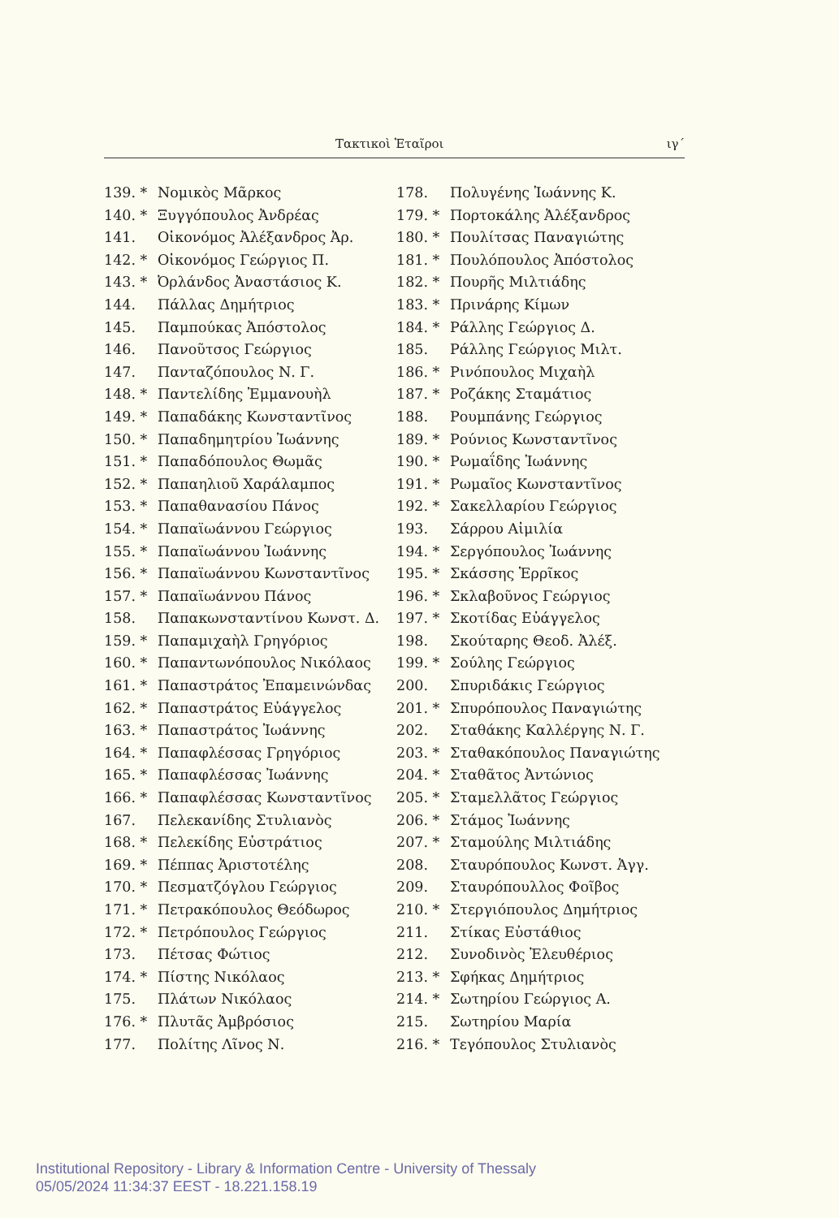Τακτικοὶ Ἑταῖροι ιγ΄
139. * Νομικὸς Μᾶρκος
140. * Ξυγγόπουλος Ἀνδρέας
141. Οἰκονόμος Ἀλέξανδρος Ἀρ.
142. * Οἰκονόμος Γεώργιος Π.
143. * Ὀρλάνδος Ἀναστάσιος Κ.
144. Πάλλας Δημήτριος
145. Παμπούκας Ἀπόστολος
146. Πανοῦτσος Γεώργιος
147. Πανταζόπουλος Ν. Γ.
148. * Παντελίδης Ἐμμανουὴλ
149. * Παπαδάκης Κωνσταντῖνος
150. * Παπαδημητρίου Ἰωάννης
151. * Παπαδόπουλος Θωμᾶς
152. * Παπαηλιοῦ Χαράλαμπος
153. * Παπαθανασίου Πάνος
154. * Παπαϊωάννου Γεώργιος
155. * Παπαϊωάννου Ἰωάννης
156. * Παπαϊωάννου Κωνσταντῖνος
157. * Παπαϊωάννου Πάνος
158. Παπακωνσταντίνου Κωνστ. Δ.
159. * Παπαμιχαὴλ Γρηγόριος
160. * Παπαντωνόπουλος Νικόλαος
161. * Παπαστράτος Ἐπαμεινώνδας
162. * Παπαστράτος Εὐάγγελος
163. * Παπαστράτος Ἰωάννης
164. * Παπαφλέσσας Γρηγόριος
165. * Παπαφλέσσας Ἰωάννης
166. * Παπαφλέσσας Κωνσταντῖνος
167. Πελεκανίδης Στυλιανὸς
168. * Πελεκίδης Εὐστράτιος
169. * Πέππας Ἀριστοτέλης
170. * Πεσματζόγλου Γεώργιος
171. * Πετρακόπουλος Θεόδωρος
172. * Πετρόπουλος Γεώργιος
173. Πέτσας Φώτιος
174. * Πίστης Νικόλαος
175. Πλάτων Νικόλαος
176. * Πλυτᾶς Ἀμβρόσιος
177. Πολίτης Λῖνος Ν.
178. Πολυγένης Ἰωάννης Κ.
179. * Πορτοκάλης Ἀλέξανδρος
180. * Πουλίτσας Παναγιώτης
181. * Πουλόπουλος Ἀπόστολος
182. * Πουρῆς Μιλτιάδης
183. * Πρινάρης Κίμων
184. * Ράλλης Γεώργιος Δ.
185. Ράλλης Γεώργιος Μιλτ.
186. * Ρινόπουλος Μιχαὴλ
187. * Ροζάκης Σταμάτιος
188. Ρουμπάνης Γεώργιος
189. * Ρούνιος Κωνσταντῖνος
190. * Ρωμαΐδης Ἰωάννης
191. * Ρωμαῖος Κωνσταντῖνος
192. * Σακελλαρίου Γεώργιος
193. Σάρρου Αἰμιλία
194. * Σεργόπουλος Ἰωάννης
195. * Σκάσσης Ἑρρῖκος
196. * Σκλαβοῦνος Γεώργιος
197. * Σκοτίδας Εὐάγγελος
198. Σκούταρης Θεοδ. Ἀλέξ.
199. * Σούλης Γεώργιος
200. Σπυριδάκις Γεώργιος
201. * Σπυρόπουλος Παναγιώτης
202. Σταθάκης Καλλέργης Ν. Γ.
203. * Σταθακόπουλος Παναγιώτης
204. * Σταθᾶτος Ἀντώνιος
205. * Σταμελλᾶτος Γεώργιος
206. * Στάμος Ἰωάννης
207. * Σταμούλης Μιλτιάδης
208. Σταυρόπουλος Κωνστ. Ἀγγ.
209. Σταυρόπουλλος Φοῖβος
210. * Στεργιόπουλος Δημήτριος
211. Στίκας Εὐστάθιος
212. Συνοδινὸς Ἐλευθέριος
213. * Σφήκας Δημήτριος
214. * Σωτηρίου Γεώργιος Α.
215. Σωτηρίου Μαρία
216. * Τεγόπουλος Στυλιανὸς
Institutional Repository - Library & Information Centre - University of Thessaly
05/05/2024 11:34:37 EEST - 18.221.158.19